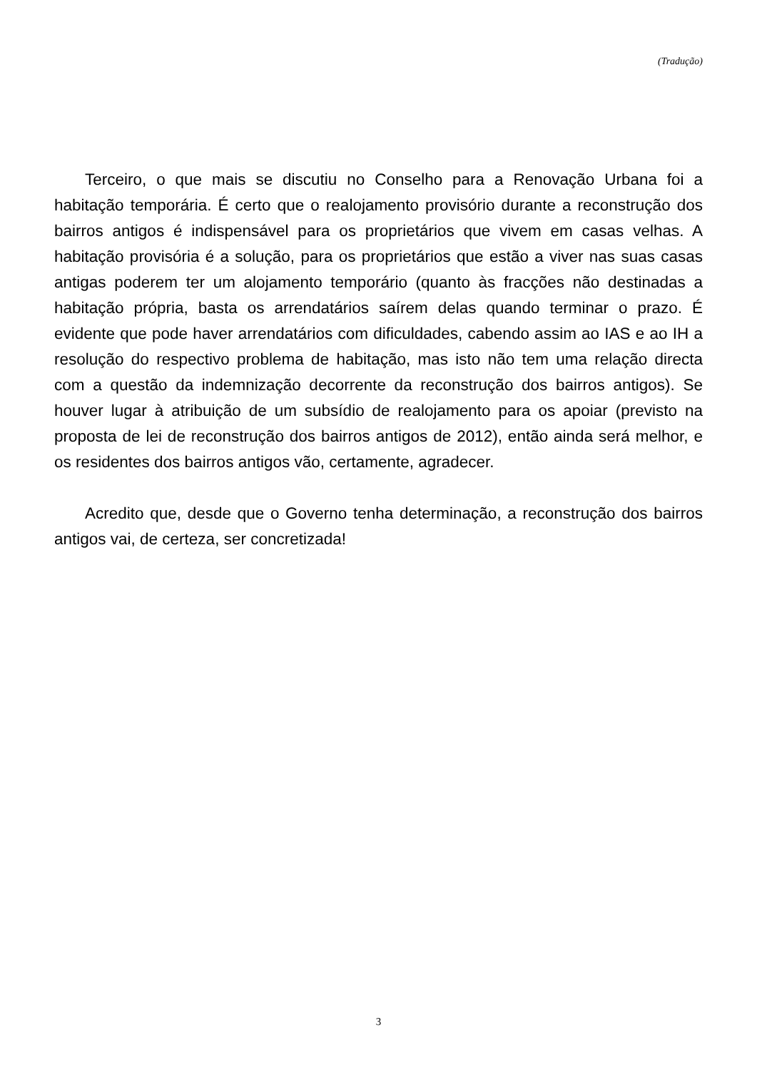(Tradução)
Terceiro, o que mais se discutiu no Conselho para a Renovação Urbana foi a habitação temporária. É certo que o realojamento provisório durante a reconstrução dos bairros antigos é indispensável para os proprietários que vivem em casas velhas. A habitação provisória é a solução, para os proprietários que estão a viver nas suas casas antigas poderem ter um alojamento temporário (quanto às fracções não destinadas a habitação própria, basta os arrendatários saírem delas quando terminar o prazo. É evidente que pode haver arrendatários com dificuldades, cabendo assim ao IAS e ao IH a resolução do respectivo problema de habitação, mas isto não tem uma relação directa com a questão da indemnização decorrente da reconstrução dos bairros antigos). Se houver lugar à atribuição de um subsídio de realojamento para os apoiar (previsto na proposta de lei de reconstrução dos bairros antigos de 2012), então ainda será melhor, e os residentes dos bairros antigos vão, certamente, agradecer.
Acredito que, desde que o Governo tenha determinação, a reconstrução dos bairros antigos vai, de certeza, ser concretizada!
3